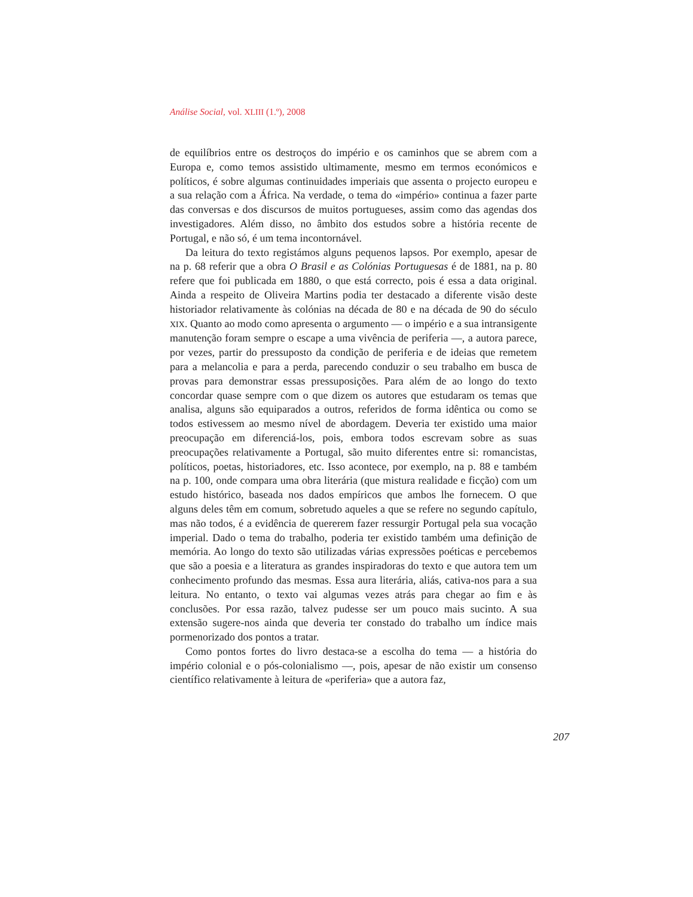Análise Social, vol. XLIII (1.º), 2008
de equilíbrios entre os destroços do império e os caminhos que se abrem com a Europa e, como temos assistido ultimamente, mesmo em termos económicos e políticos, é sobre algumas continuidades imperiais que assenta o projecto europeu e a sua relação com a África. Na verdade, o tema do «império» continua a fazer parte das conversas e dos discursos de muitos portugueses, assim como das agendas dos investigadores. Além disso, no âmbito dos estudos sobre a história recente de Portugal, e não só, é um tema incontornável.
Da leitura do texto registámos alguns pequenos lapsos. Por exemplo, apesar de na p. 68 referir que a obra O Brasil e as Colónias Portuguesas é de 1881, na p. 80 refere que foi publicada em 1880, o que está correcto, pois é essa a data original. Ainda a respeito de Oliveira Martins podia ter destacado a diferente visão deste historiador relativamente às colónias na década de 80 e na década de 90 do século XIX. Quanto ao modo como apresenta o argumento — o império e a sua intransigente manutenção foram sempre o escape a uma vivência de periferia —, a autora parece, por vezes, partir do pressuposto da condição de periferia e de ideias que remetem para a melancolia e para a perda, parecendo conduzir o seu trabalho em busca de provas para demonstrar essas pressuposições. Para além de ao longo do texto concordar quase sempre com o que dizem os autores que estudaram os temas que analisa, alguns são equiparados a outros, referidos de forma idêntica ou como se todos estivessem ao mesmo nível de abordagem. Deveria ter existido uma maior preocupação em diferenciá-los, pois, embora todos escrevam sobre as suas preocupações relativamente a Portugal, são muito diferentes entre si: romancistas, políticos, poetas, historiadores, etc. Isso acontece, por exemplo, na p. 88 e também na p. 100, onde compara uma obra literária (que mistura realidade e ficção) com um estudo histórico, baseada nos dados empíricos que ambos lhe fornecem. O que alguns deles têm em comum, sobretudo aqueles a que se refere no segundo capítulo, mas não todos, é a evidência de quererem fazer ressurgir Portugal pela sua vocação imperial. Dado o tema do trabalho, poderia ter existido também uma definição de memória. Ao longo do texto são utilizadas várias expressões poéticas e percebemos que são a poesia e a literatura as grandes inspiradoras do texto e que autora tem um conhecimento profundo das mesmas. Essa aura literária, aliás, cativa-nos para a sua leitura. No entanto, o texto vai algumas vezes atrás para chegar ao fim e às conclusões. Por essa razão, talvez pudesse ser um pouco mais sucinto. A sua extensão sugere-nos ainda que deveria ter constado do trabalho um índice mais pormenorizado dos pontos a tratar.
Como pontos fortes do livro destaca-se a escolha do tema — a história do império colonial e o pós-colonialismo —, pois, apesar de não existir um consenso científico relativamente à leitura de «periferia» que a autora faz,
207